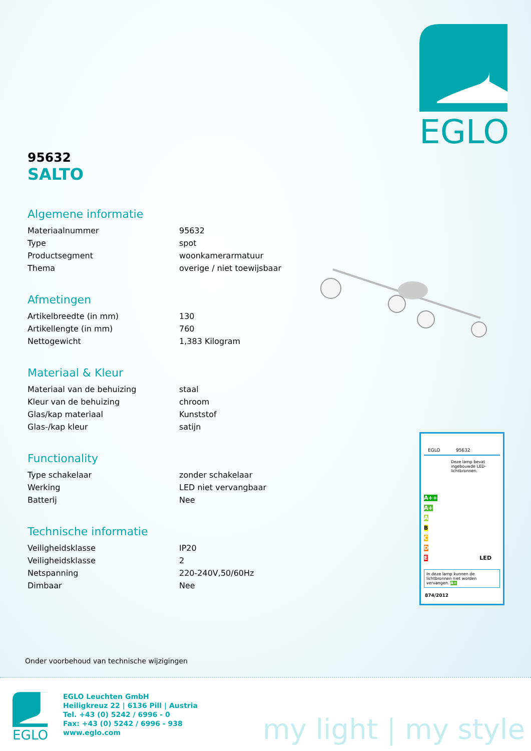EGLO
95632
SALTO
Algemene informatie
| Materiaalnummer | 95632 |
| Type | spot |
| Productsegment | woonkamerarmatuur |
| Thema | overige / niet toewijsbaar |
Afmetingen
| Artikelbreedte (in mm) | 130 |
| Artikellengte (in mm) | 760 |
| Nettogewicht | 1,383 Kilogram |
Materiaal & Kleur
| Materiaal van de behuizing | staal |
| Kleur van de behuizing | chroom |
| Glas/kap materiaal | Kunststof |
| Glas-/kap kleur | satijn |
Functionality
| Type schakelaar | zonder schakelaar |
| Werking | LED niet vervangbaar |
| Batterij | Nee |
Technische informatie
| Veiligheidsklasse | IP20 |
| Veiligheidsklasse | 2 |
| Netspanning | 220-240V,50/60Hz |
| Dimbaar | Nee |
EGLO 95632
Deze lamp bevat ingebouwde LED-lichtbronnen.
A++
A+
A
B
C
D
E LED
In deze lamp kunnen de lichtbronnen niet worden vervangen. A+
874/2012
Onder voorbehoud van technische wijzigingen
EGLO
EGLO Leuchten GmbH
Heiligkreuz 22 | 6136 Pill | Austria
Tel. +43 (0) 5242 / 6996 - 0
Fax: +43 (0) 5242 / 6996 - 938
www.eglo.com
my light | my style